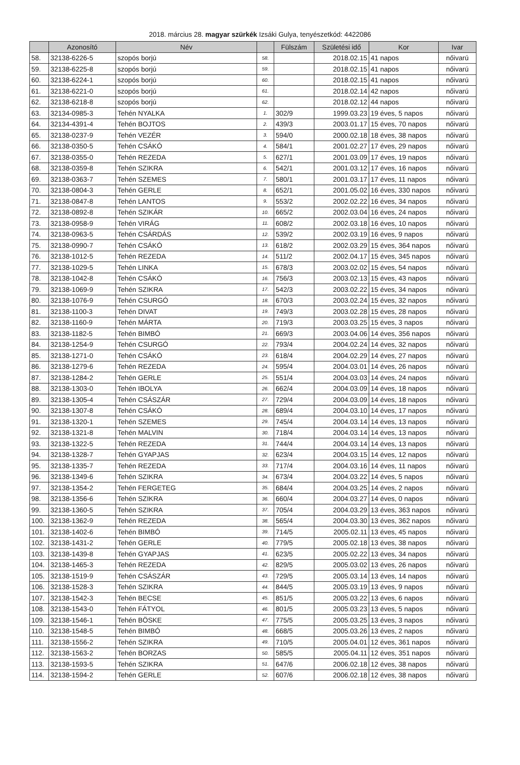2018. március 28. magyar szürkék Izsáki Gulya, tenyészetkód: 4422086
| | Azonosító | Név | | Fülszám | Születési idő | Kor | Ivar |
| --- | --- | --- | --- | --- | --- | --- | --- |
| 58. | 32138-6226-5 | szopós borjú | 58. | | 2018.02.15 | 41 napos | nőivarú |
| 59. | 32138-6225-8 | szopós borjú | 59. | | 2018.02.15 | 41 napos | nőivarú |
| 60. | 32138-6224-1 | szopós borjú | 60. | | 2018.02.15 | 41 napos | nőivarú |
| 61. | 32138-6221-0 | szopós borjú | 61. | | 2018.02.14 | 42 napos | nőivarú |
| 62. | 32138-6218-8 | szopós borjú | 62. | | 2018.02.12 | 44 napos | nőivarú |
| 63. | 32134-0985-3 | Tehén NYALKA | 1. | 302/9 | 1999.03.23 | 19 éves, 5 napos | nőivarú |
| 64. | 32134-4391-4 | Tehén BOJTOS | 2. | 439/3 | 2003.01.17 | 15 éves, 70 napos | nőivarú |
| 65. | 32138-0237-9 | Tehén VEZÉR | 3. | 594/0 | 2000.02.18 | 18 éves, 38 napos | nőivarú |
| 66. | 32138-0350-5 | Tehén CSÁKÓ | 4. | 584/1 | 2001.02.27 | 17 éves, 29 napos | nőivarú |
| 67. | 32138-0355-0 | Tehén REZEDA | 5. | 627/1 | 2001.03.09 | 17 éves, 19 napos | nőivarú |
| 68. | 32138-0359-8 | Tehén SZIKRA | 6. | 542/1 | 2001.03.12 | 17 éves, 16 napos | nőivarú |
| 69. | 32138-0363-7 | Tehén SZEMES | 7. | 580/1 | 2001.03.17 | 17 éves, 11 napos | nőivarú |
| 70. | 32138-0804-3 | Tehén GERLE | 8. | 652/1 | 2001.05.02 | 16 éves, 330 napos | nőivarú |
| 71. | 32138-0847-8 | Tehén LANTOS | 9. | 553/2 | 2002.02.22 | 16 éves, 34 napos | nőivarú |
| 72. | 32138-0892-8 | Tehén SZIKÁR | 10. | 665/2 | 2002.03.04 | 16 éves, 24 napos | nőivarú |
| 73. | 32138-0958-9 | Tehén VIRÁG | 11. | 608/2 | 2002.03.18 | 16 éves, 10 napos | nőivarú |
| 74. | 32138-0963-5 | Tehén CSÁRDÁS | 12. | 539/2 | 2002.03.19 | 16 éves, 9 napos | nőivarú |
| 75. | 32138-0990-7 | Tehén CSÁKÓ | 13. | 618/2 | 2002.03.29 | 15 éves, 364 napos | nőivarú |
| 76. | 32138-1012-5 | Tehén REZEDA | 14. | 511/2 | 2002.04.17 | 15 éves, 345 napos | nőivarú |
| 77. | 32138-1029-5 | Tehén LINKA | 15. | 678/3 | 2003.02.02 | 15 éves, 54 napos | nőivarú |
| 78. | 32138-1042-8 | Tehén CSÁKÓ | 16. | 756/3 | 2003.02.13 | 15 éves, 43 napos | nőivarú |
| 79. | 32138-1069-9 | Tehén SZIKRA | 17. | 542/3 | 2003.02.22 | 15 éves, 34 napos | nőivarú |
| 80. | 32138-1076-9 | Tehén CSURGÓ | 18. | 670/3 | 2003.02.24 | 15 éves, 32 napos | nőivarú |
| 81. | 32138-1100-3 | Tehén DIVAT | 19. | 749/3 | 2003.02.28 | 15 éves, 28 napos | nőivarú |
| 82. | 32138-1160-9 | Tehén MÁRTA | 20. | 719/3 | 2003.03.25 | 15 éves, 3 napos | nőivarú |
| 83. | 32138-1182-5 | Tehén BIMBÓ | 21. | 669/3 | 2003.04.06 | 14 éves, 356 napos | nőivarú |
| 84. | 32138-1254-9 | Tehén CSURGÓ | 22. | 793/4 | 2004.02.24 | 14 éves, 32 napos | nőivarú |
| 85. | 32138-1271-0 | Tehén CSÁKÓ | 23. | 618/4 | 2004.02.29 | 14 éves, 27 napos | nőivarú |
| 86. | 32138-1279-6 | Tehén REZEDA | 24. | 595/4 | 2004.03.01 | 14 éves, 26 napos | nőivarú |
| 87. | 32138-1284-2 | Tehén GERLE | 25. | 551/4 | 2004.03.03 | 14 éves, 24 napos | nőivarú |
| 88. | 32138-1303-0 | Tehén IBOLYA | 26. | 662/4 | 2004.03.09 | 14 éves, 18 napos | nőivarú |
| 89. | 32138-1305-4 | Tehén CSÁSZÁR | 27. | 729/4 | 2004.03.09 | 14 éves, 18 napos | nőivarú |
| 90. | 32138-1307-8 | Tehén CSÁKÓ | 28. | 689/4 | 2004.03.10 | 14 éves, 17 napos | nőivarú |
| 91. | 32138-1320-1 | Tehén SZEMES | 29. | 745/4 | 2004.03.14 | 14 éves, 13 napos | nőivarú |
| 92. | 32138-1321-8 | Tehén MALVIN | 30. | 718/4 | 2004.03.14 | 14 éves, 13 napos | nőivarú |
| 93. | 32138-1322-5 | Tehén REZEDA | 31. | 744/4 | 2004.03.14 | 14 éves, 13 napos | nőivarú |
| 94. | 32138-1328-7 | Tehén GYAPJAS | 32. | 623/4 | 2004.03.15 | 14 éves, 12 napos | nőivarú |
| 95. | 32138-1335-7 | Tehén REZEDA | 33. | 717/4 | 2004.03.16 | 14 éves, 11 napos | nőivarú |
| 96. | 32138-1349-6 | Tehén SZIKRA | 34. | 673/4 | 2004.03.22 | 14 éves, 5 napos | nőivarú |
| 97. | 32138-1354-2 | Tehén FERGETEG | 35. | 684/4 | 2004.03.25 | 14 éves, 2 napos | nőivarú |
| 98. | 32138-1356-6 | Tehén SZIKRA | 36. | 660/4 | 2004.03.27 | 14 éves, 0 napos | nőivarú |
| 99. | 32138-1360-5 | Tehén SZIKRA | 37. | 705/4 | 2004.03.29 | 13 éves, 363 napos | nőivarú |
| 100. | 32138-1362-9 | Tehén REZEDA | 38. | 565/4 | 2004.03.30 | 13 éves, 362 napos | nőivarú |
| 101. | 32138-1402-6 | Tehén BIMBÓ | 39. | 714/5 | 2005.02.11 | 13 éves, 45 napos | nőivarú |
| 102. | 32138-1431-2 | Tehén GERLE | 40. | 779/5 | 2005.02.18 | 13 éves, 38 napos | nőivarú |
| 103. | 32138-1439-8 | Tehén GYAPJAS | 41. | 623/5 | 2005.02.22 | 13 éves, 34 napos | nőivarú |
| 104. | 32138-1465-3 | Tehén REZEDA | 42. | 829/5 | 2005.03.02 | 13 éves, 26 napos | nőivarú |
| 105. | 32138-1519-9 | Tehén CSÁSZÁR | 43. | 729/5 | 2005.03.14 | 13 éves, 14 napos | nőivarú |
| 106. | 32138-1528-3 | Tehén SZIKRA | 44. | 844/5 | 2005.03.19 | 13 éves, 9 napos | nőivarú |
| 107. | 32138-1542-3 | Tehén BECSE | 45. | 851/5 | 2005.03.22 | 13 éves, 6 napos | nőivarú |
| 108. | 32138-1543-0 | Tehén FÁTYOL | 46. | 801/5 | 2005.03.23 | 13 éves, 5 napos | nőivarú |
| 109. | 32138-1546-1 | Tehén BÖSKE | 47. | 775/5 | 2005.03.25 | 13 éves, 3 napos | nőivarú |
| 110. | 32138-1548-5 | Tehén BIMBÓ | 48. | 668/5 | 2005.03.26 | 13 éves, 2 napos | nőivarú |
| 111. | 32138-1556-2 | Tehén SZIKRA | 49. | 710/5 | 2005.04.01 | 12 éves, 361 napos | nőivarú |
| 112. | 32138-1563-2 | Tehén BORZAS | 50. | 585/5 | 2005.04.11 | 12 éves, 351 napos | nőivarú |
| 113. | 32138-1593-5 | Tehén SZIKRA | 51. | 647/6 | 2006.02.18 | 12 éves, 38 napos | nőivarú |
| 114. | 32138-1594-2 | Tehén GERLE | 52. | 607/6 | 2006.02.18 | 12 éves, 38 napos | nőivarú |